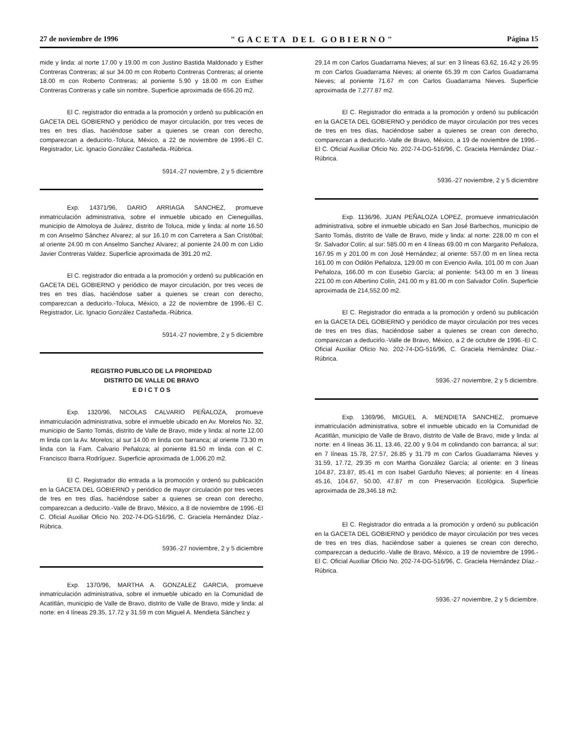27 de noviembre de 1996 "GACETA DEL GOBIERNO" Página 15
mide y linda: al norte 17.00 y 19.00 m con Justino Bastida Maldonado y Esther Contreras Contreras; al sur 34.00 m con Roberto Contreras Contreras; al oriente 18.00 m con Roberto Contreras; al poniente 5.90 y 18.00 m con Esther Contreras Contreras y calle sin nombre. Superficie aproximada de 656.20 m2.
El C. registrador dio entrada a la promoción y ordenó su publicación en GACETA DEL GOBIERNO y periódico de mayor circulación, por tres veces de tres en tres días, haciéndose saber a quienes se crean con derecho, comparezcan a deducirlo.-Toluca, México, a 22 de noviembre de 1996.-El C. Registrador, Lic. Ignacio González Castañeda.-Rúbrica.
5914.-27 noviembre, 2 y 5 diciembre
Exp. 14371/96, DARIO ARRIAGA SANCHEZ, promueve inmatriculación administrativa, sobre el inmueble ubicado en Cieneguillas, municipio de Almoloya de Juárez, distrito de Toluca, mide y linda: al norte 16.50 m con Anselmo Sánchez Alvarez; al sur 16.10 m con Carretera a San Cristóbal; al oriente 24.00 m con Anselmo Sanchez Alvarez; al poniente 24.00 m con Lidio Javier Contreras Valdez. Superficie aproximada de 391.20 m2.
El C. registrador dio entrada a la promoción y ordenó su publicación en GACETA DEL GOBIERNO y periódico de mayor circulación, por tres veces de tres en tres días, haciéndose saber a quienes se crean con derecho, comparezcan a deducirlo.-Toluca, México, a 22 de noviembre de 1996.-El C. Registrador, Lic. Ignacio González Castañeda.-Rúbrica.
5914.-27 noviembre, 2 y 5 diciembre
REGISTRO PUBLICO DE LA PROPIEDAD
DISTRITO DE VALLE DE BRAVO
E D I C T O S
Exp. 1320/96, NICOLAS CALVARIO PEÑALOZA, promueve inmatriculación administrativa, sobre el inmueble ubicado en Av. Morelos No. 32, municipio de Santo Tomás, distrito de Valle de Bravo, mide y linda: al norte 12.00 m linda con la Av. Morelos; al sur 14.00 m linda con barranca; al oriente 73.30 m linda con la Fam. Calvario Peñaloza; al poniente 81.50 m linda con el C. Francisco Ibarra Rodríguez. Superficie aproximada de 1,006.20 m2.
El C. Registrador dio entrada a la promoción y ordenó su publicación en la GACETA DEL GOBIERNO y periódico de mayor circulación por tres veces de tres en tres días, haciéndose saber a quienes se crean con derecho, comparezcan a deducirlo.-Valle de Bravo, México, a 8 de noviembre de 1996.-El C. Oficial Auxiliar Oficio No. 202-74-DG-516/96, C. Graciela Hernández Díaz.-Rúbrica.
5936.-27 noviembre, 2 y 5 diciembre
Exp. 1370/96, MARTHA A. GONZALEZ GARCIA, promueve inmatriculación administrativa, sobre el inmueble ubicado en la Comunidad de Acatitlán, municipio de Valle de Bravo, distrito de Valle de Bravo, mide y linda: al norte: en 4 líneas 29.35, 17.72 y 31.59 m con Miguel A. Mendieta Sánchez y
29.14 m con Carlos Guadarrama Nieves; al sur: en 3 líneas 63.62, 16.42 y 26.95 m con Carlos Guadarrama Nieves; al oriente 65.39 m con Carlos Guadarrama Nieves; al poniente 71.67 m con Carlos Guadarrama Nieves. Superficie aproximada de 7,277.87 m2.
El C. Registrador dio entrada a la promoción y ordenó su publicación en la GACETA DEL GOBIERNO y periódico de mayor circulación por tres veces de tres en tres días, haciéndose saber a quienes se crean con derecho, comparezcan a deducirlo.-Valle de Bravo, México, a 19 de noviembre de 1996.-El C. Oficial Auxiliar Oficio No. 202-74-DG-516/96, C. Graciela Hernández Díaz.-Rúbrica.
5936.-27 noviembre, 2 y 5 diciembre
Exp. 1136/96, JUAN PEÑALOZA LOPEZ, promueve inmatriculación administrativa, sobre el inmueble ubicado en San José Barbechos, municipio de Santo Tomás, distrito de Valle de Bravo, mide y linda: al norte: 228.00 m con el Sr. Salvador Colín; al sur: 585.00 m en 4 líneas 69.00 m con Margarito Peñaloza, 167.95 m y 201.00 m con José Hernández; al oriente: 557.00 m en línea recta 161.00 m con Odilón Peñaloza, 129.00 m con Evencio Avila, 101.00 m con Juan Peñaloza, 166.00 m con Eusebio García; al poniente: 543.00 m en 3 líneas 221.00 m con Albertino Colín, 241.00 m y 81.00 m con Salvador Colín. Superficie aproximada de 214,552.00 m2.
El C. Registrador dio entrada a la promoción y ordenó su publicación en la GACETA DEL GOBIERNO y periódico de mayor circulación por tres veces de tres en tres días, haciéndose saber a quienes se crean con derecho, comparezcan a deducirlo.-Valle de Bravo, México, a 2 de octubre de 1996.-El C. Oficial Auxiliar Oficio No. 202-74-DG-516/96, C. Graciela Hernández Díaz.-Rúbrica.
5936.-27 noviembre, 2 y 5 diciembre.
Exp. 1369/96, MIGUEL A. MENDIETA SANCHEZ, promueve inmatriculación administrativa, sobre el inmueble ubicado en la Comunidad de Acatitlán, municipio de Valle de Bravo, distrito de Valle de Bravo, mide y linda: al norte: en 4 líneas 36.11, 13.46, 22.00 y 9.04 m colindando con barranca; al sur: en 7 líneas 15.78, 27.57, 26.85 y 31.79 m con Carlos Guadarrama Nieves y 31.59, 17.72, 29.35 m con Martha González García; al oriente: en 3 líneas 104.87, 23.87, 85.41 m con Isabel Garduño Nieves; al poniente: en 4 líneas 45.16, 104.67, 50.00, 47.87 m con Preservación Ecológica. Superficie aproximada de 28,346.18 m2.
El C. Registrador dio entrada a la promoción y ordenó su publicación en la GACETA DEL GOBIERNO y periódico de mayor circulación por tres veces de tres en tres días, haciéndose saber a quienes se crean con derecho, comparezcan a deducirlo.-Valle de Bravo, México, a 19 de noviembre de 1996.-El C. Oficial Auxiliar Oficio No. 202-74-DG-516/96, C. Graciela Hernández Díaz.-Rúbrica.
5936.-27 noviembre, 2 y 5 diciembre.